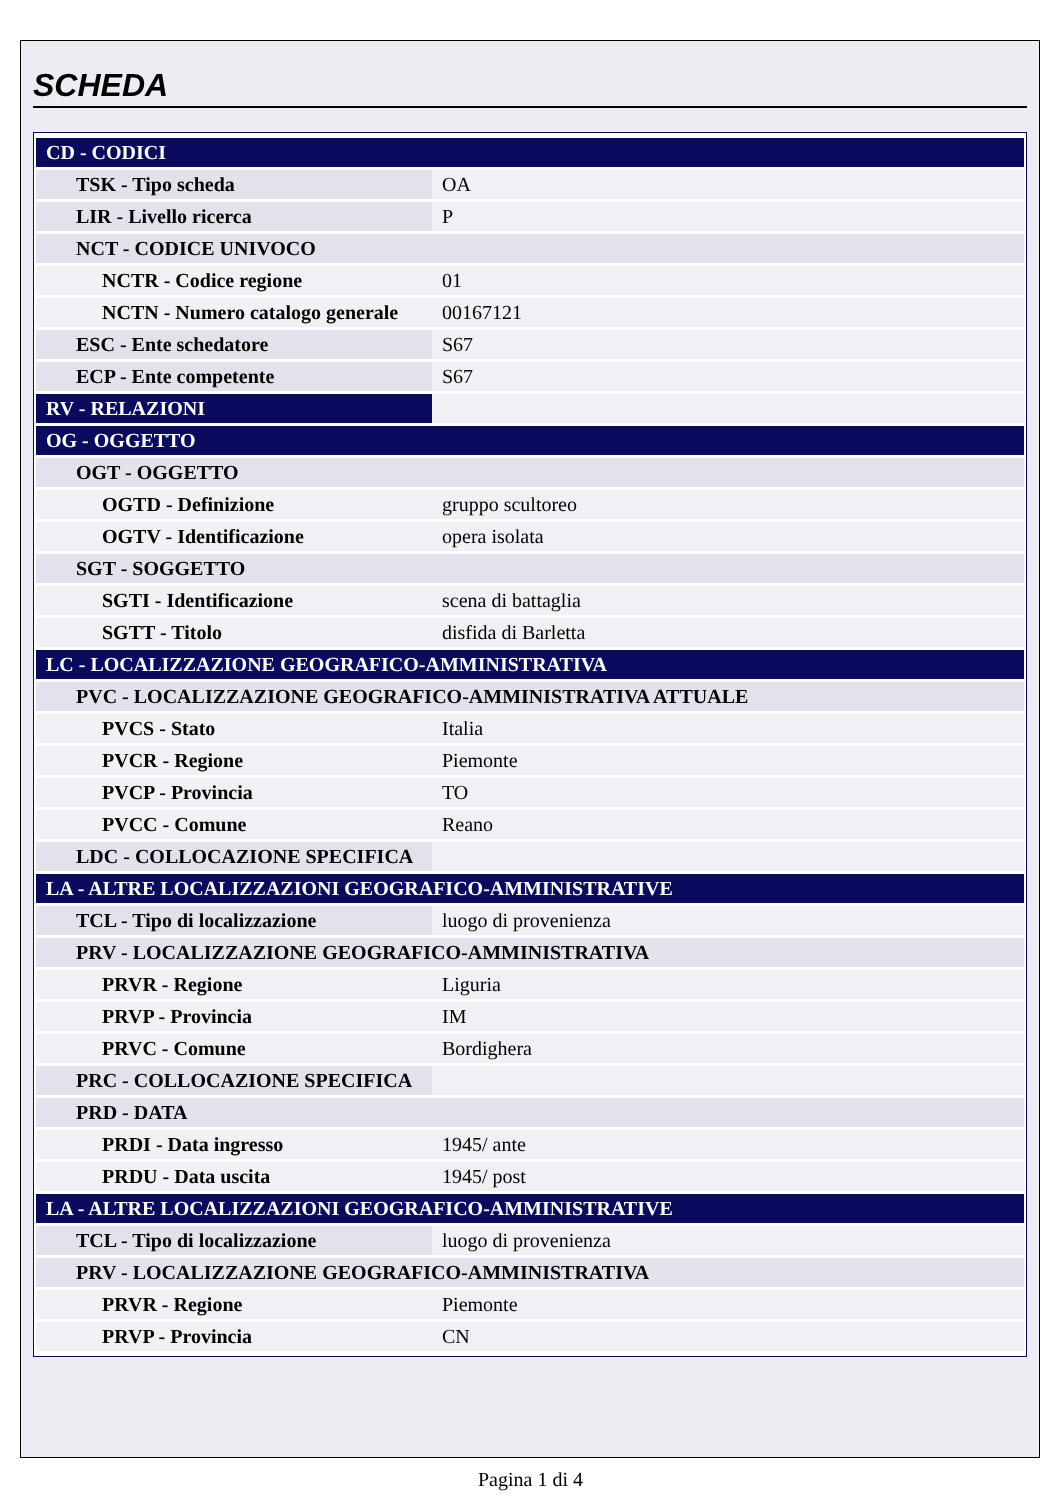SCHEDA
| CD - CODICI | |
| TSK - Tipo scheda | OA |
| LIR - Livello ricerca | P |
| NCT - CODICE UNIVOCO | |
| NCTR - Codice regione | 01 |
| NCTN - Numero catalogo generale | 00167121 |
| ESC - Ente schedatore | S67 |
| ECP - Ente competente | S67 |
| RV - RELAZIONI | |
| OG - OGGETTO | |
| OGT - OGGETTO | |
| OGTD - Definizione | gruppo scultoreo |
| OGTV - Identificazione | opera isolata |
| SGT - SOGGETTO | |
| SGTI - Identificazione | scena di battaglia |
| SGTT - Titolo | disfida di Barletta |
| LC - LOCALIZZAZIONE GEOGRAFICO-AMMINISTRATIVA | |
| PVC - LOCALIZZAZIONE GEOGRAFICO-AMMINISTRATIVA ATTUALE | |
| PVCS - Stato | Italia |
| PVCR - Regione | Piemonte |
| PVCP - Provincia | TO |
| PVCC - Comune | Reano |
| LDC - COLLOCAZIONE SPECIFICA | |
| LA - ALTRE LOCALIZZAZIONI GEOGRAFICO-AMMINISTRATIVE | |
| TCL - Tipo di localizzazione | luogo di provenienza |
| PRV - LOCALIZZAZIONE GEOGRAFICO-AMMINISTRATIVA | |
| PRVR - Regione | Liguria |
| PRVP - Provincia | IM |
| PRVC - Comune | Bordighera |
| PRC - COLLOCAZIONE SPECIFICA | |
| PRD - DATA | |
| PRDI - Data ingresso | 1945/ ante |
| PRDU - Data uscita | 1945/ post |
| LA - ALTRE LOCALIZZAZIONI GEOGRAFICO-AMMINISTRATIVE | |
| TCL - Tipo di localizzazione | luogo di provenienza |
| PRV - LOCALIZZAZIONE GEOGRAFICO-AMMINISTRATIVA | |
| PRVR - Regione | Piemonte |
| PRVP - Provincia | CN |
Pagina 1 di 4